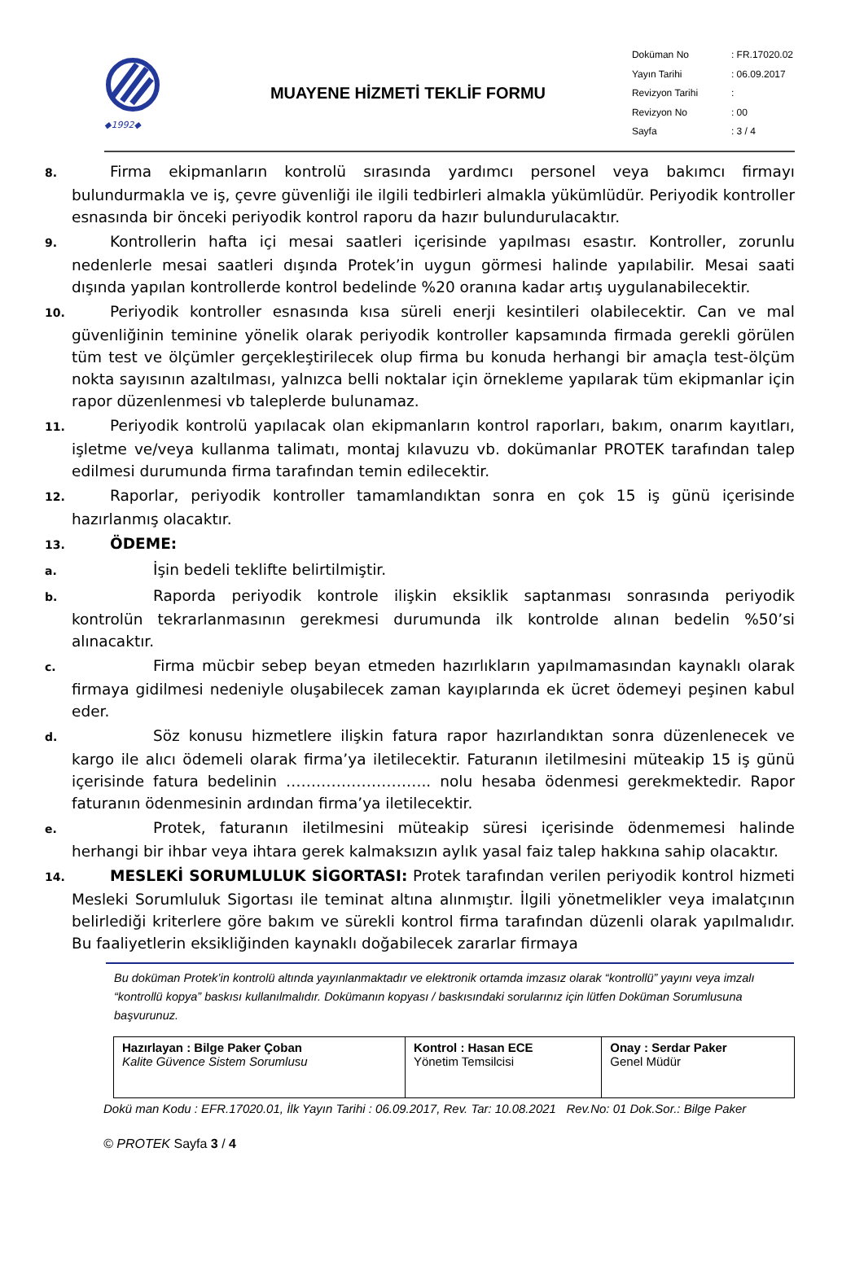◆1992◆
MUAYENE HİZMETİ TEKLİF FORMU
| Doküman No | : FR.17020.02 |
| Yayın Tarihi | : 06.09.2017 |
| Revizyon Tarihi | : |
| Revizyon No | : 00 |
| Sayfa | : 3 / 4 |
8. Firma ekipmanların kontrolü sırasında yardımcı personel veya bakımcı firmayı bulundurmakla ve iş, çevre güvenliği ile ilgili tedbirleri almakla yükümlüdür. Periyodik kontroller esnasında bir önceki periyodik kontrol raporu da hazır bulundurulacaktır.
9. Kontrollerin hafta içi mesai saatleri içerisinde yapılması esastır. Kontroller, zorunlu nedenlerle mesai saatleri dışında Protek’in uygun görmesi halinde yapılabilir. Mesai saati dışında yapılan kontrollerde kontrol bedelinde %20 oranına kadar artış uygulanabilecektir.
10. Periyodik kontroller esnasında kısa süreli enerji kesintileri olabilecektir. Can ve mal güvenliğinin teminine yönelik olarak periyodik kontroller kapsamında firmada gerekli görülen tüm test ve ölçümler gerçekleştirilecek olup firma bu konuda herhangi bir amaçla test-ölçüm nokta sayısının azaltılması, yalnızca belli noktalar için örnekleme yapılarak tüm ekipmanlar için rapor düzenlenmesi vb taleplerde bulunamaz.
11. Periyodik kontrolü yapılacak olan ekipmanların kontrol raporları, bakım, onarım kayıtları, işletme ve/veya kullanma talimatı, montaj kılavuzu vb. dokümanlar PROTEK tarafından talep edilmesi durumunda firma tarafından temin edilecektir.
12. Raporlar, periyodik kontroller tamamlandıktan sonra en çok 15 iş günü içerisinde hazırlanmış olacaktır.
13. ÖDEME:
a. İşin bedeli teklifte belirtilmiştir.
b. Raporda periyodik kontrole ilişkin eksiklik saptanması sonrasında periyodik kontrolün tekrarlanmasının gerekmesi durumunda ilk kontrolde alınan bedelin %50’si alınacaktır.
c. Firma mücbir sebep beyan etmeden hazırlıkların yapılmamasından kaynaklı olarak firmaya gidilmesi nedeniyle oluşabilecek zaman kayıplarında ek ücret ödemeyi peşinen kabul eder.
d. Söz konusu hizmetlere ilişkin fatura rapor hazırlandıktan sonra düzenlenecek ve kargo ile alıcı ödemeli olarak firma’ya iletilecektir. Faturanın iletilmesini müteakip 15 iş günü içerisinde fatura bedelinin ……………………….. nolu hesaba ödenmesi gerekmektedir. Rapor faturanın ödenmesinin ardından firma’ya iletilecektir.
e. Protek, faturanın iletilmesini müteakip süresi içerisinde ödenmemesi halinde herhangi bir ihbar veya ihtara gerek kalmaksızın aylık yasal faiz talep hakkına sahip olacaktır.
14. MESLEKİ SORUMLULUK SİGORTASI: Protek tarafından verilen periyodik kontrol hizmeti Mesleki Sorumluluk Sigortası ile teminat altına alınmıştır. İlgili yönetmelikler veya imalatçının belirlediği kriterlere göre bakım ve sürekli kontrol firma tarafından düzenli olarak yapılmalıdır. Bu faaliyetlerin eksikliğinden kaynaklı doğabilecek zararlar firmaya
Bu doküman Protek’in kontrolü altında yayınlanmaktadır ve elektronik ortamda imzasız olarak “kontrollü” yayını veya imzalı “kontrollü kopya” baskısı kullanılmalıdır. Dokümanın kopyası / baskısındaki sorularınız için lütfen Doküman Sorumlusuna başvurunuz.
| Hazırlayan : Bilge Paker Çoban Kalite Güvence Sistem Sorumlusu | Kontrol : Hasan ECE Yönetim Temsilcisi | Onay : Serdar Paker Genel Müdür |
Dokü man Kodu : EFR.17020.01, İlk Yayın Tarihi : 06.09.2017, Rev. Tar: 10.08.2021 Rev.No: 01 Dok.Sor.: Bilge Paker
© PROTEK Sayfa 3 / 4